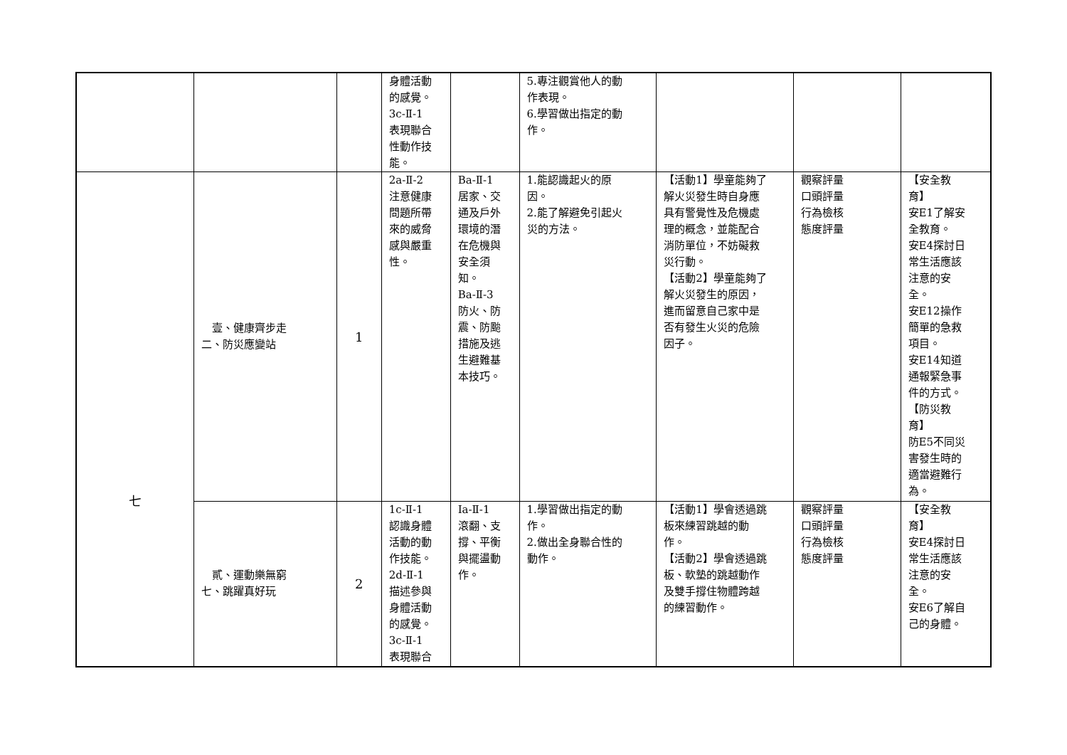| | | | 身體活動 的感覺。 3c-Ⅱ-1 表現聯合 性動作技 能。 | | 5.專注觀賞他人的動 作表現。 6.學習做出指定的動 作。 | | | |
| 七 | 壹、健康齊步走 二、防災應變站 | 1 | 2a-Ⅱ-2 注意健康 問題所帶 來的威脅 感與嚴重 性。 | Ba-Ⅱ-1 居家、交 通及戶外 環境的潛 在危機與 安全須 知。 Ba-Ⅱ-3 防火、防 震、防颱 措施及逃 生避難基 本技巧。 | 1.能認識起火的原 因。 2.能了解避免引起火 災的方法。 | 【活動1】學童能夠了 解火災發生時自身應 具有警覺性及危機處 理的概念，並能配合 消防單位，不妨礙救 災行動。 【活動2】學童能夠了 解火災發生的原因， 進而留意自己家中是 否有發生火災的危險 因子。 | 觀察評量 口頭評量 行為檢核 態度評量 | 【安全教 育】 安E1了解安 全教育。 安E4探討日 常生活應該 注意的安 全。 安E12操作 簡單的急救 項目。 安E14知道 通報緊急事 件的方式。 【防災教 育】 防E5不同災 害發生時的 適當避難行 為。 |
| | 貳、運動樂無窮 七、跳躍真好玩 | 2 | 1c-Ⅱ-1 認識身體 活動的動 作技能。 2d-Ⅱ-1 描述參與 身體活動 的感覺。 3c-Ⅱ-1 表現聯合 | Ia-Ⅱ-1 滾翻、支 撐、平衡 與擺盪動 作。 | 1.學習做出指定的動 作。 2.做出全身聯合性的 動作。 | 【活動1】學會透過跳 板來練習跳越的動 作。 【活動2】學會透過跳 板、軟墊的跳越動作 及雙手撐住物體跨越 的練習動作。 | 觀察評量 口頭評量 行為檢核 態度評量 | 【安全教 育】 安E4探討日 常生活應該 注意的安 全。 安E6了解自 己的身體。 |